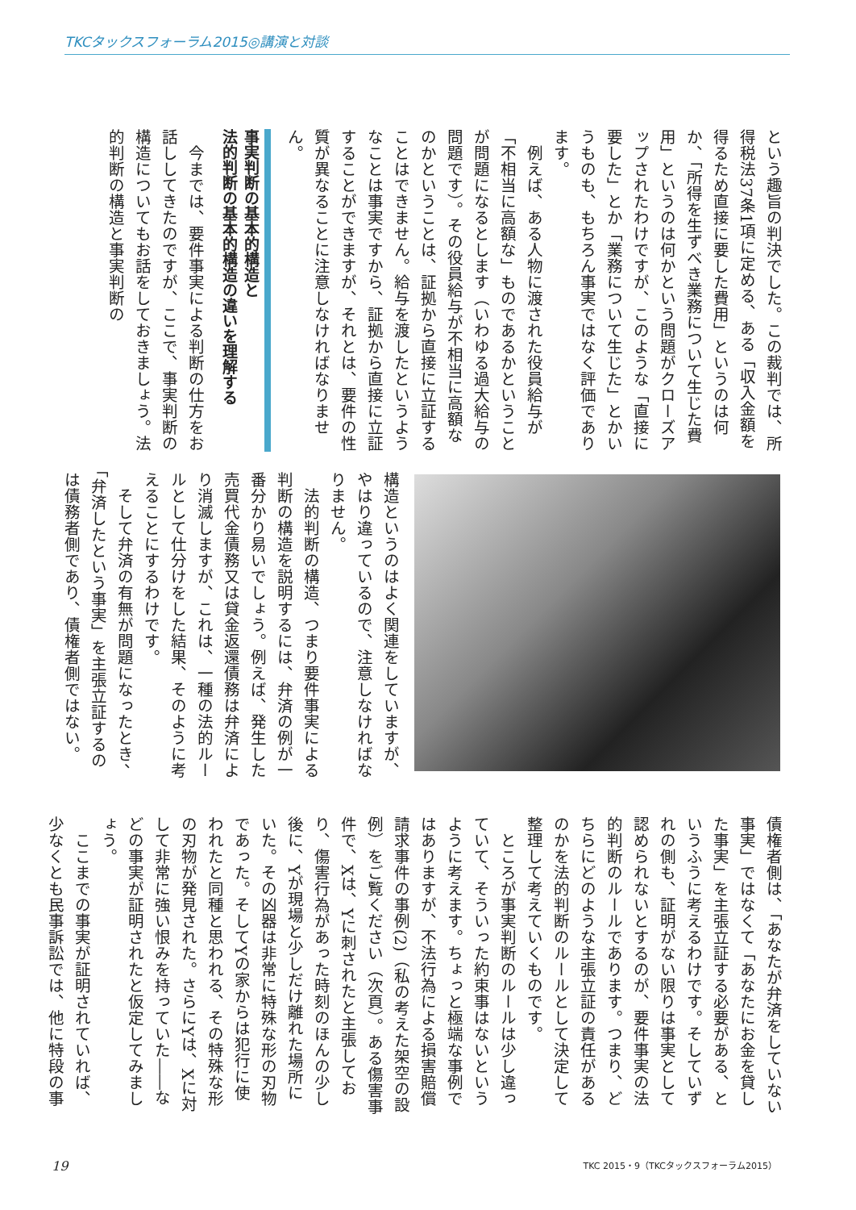TKCタックスフォーラム2015◎講演と対談
という趣旨の判決でした。この裁判では、所得税法37条1項に定める、ある「収入金額を得るため直接に要した費用」というのは何か、「所得を生ずべき業務について生じた費用」というのは何かという問題がクローズアップされたわけですが、このような「直接に要した」とか「業務について生じた」とかいうものも、もちろん事実ではなく評価であります。
例えば、ある人物に渡された役員給与が「不相当に高額な」ものであるかということが問題になるとします（いわゆる過大給与の問題です）。その役員給与が不相当に高額なのかということは、証拠から直接に立証することはできません。給与を渡したというようなことは事実ですから、証拠から直接に立証することができますが、それとは、要件の性質が異なることに注意しなければなりません。
事実判断の基本的構造と
法的判断の基本的構造の違いを理解する
今までは、要件事実による判断の仕方をお話ししてきたのですが、ここで、事実判断の構造についてもお話をしておきましょう。法的判断の構造と事実判断の
構造というのはよく関連をしていますが、やはり違っているので、注意しなければなりません。
法的判断の構造、つまり要件事実による判断の構造を説明するには、弁済の例が一番分かり易いでしょう。例えば、発生した売買代金債務又は貸金返還債務は弁済により消滅しますが、これは、一種の法的ルールとして仕分けをした結果、そのように考えることにするわけです。
そして弁済の有無が問題になったとき、「弁済したという事実」を主張立証するのは債務者側であり、債権者側ではない。
債権者側は、「あなたが弁済をしていない事実」ではなくて「あなたにお金を貸した事実」を主張立証する必要がある、というふうに考えるわけです。そしていずれの側も、証明がない限りは事実として認められないとするのが、要件事実の法的判断のルールであります。つまり、どちらにどのような主張立証の責任があるのかを法的判断のルールとして決定して整理して考えていくものです。
ところが事実判断のルールは少し違っていて、そういった約束事はないというように考えます。ちょっと極端な事例ではありますが、不法行為による損害賠償請求事件の事例(2)（私の考えた架空の設例）をご覧ください（次頁）。ある傷害事件で、Xは、Yに刺されたと主張しており、傷害行為があった時刻のほんの少し後に、Yが現場と少しだけ離れた場所にいた。その凶器は非常に特殊な形の刃物であった。そしてYの家からは犯行に使われたと同種と思われる、その特殊な形の刃物が発見された。さらにYは、Xに対して非常に強い恨みを持っていた――などの事実が証明されたと仮定してみましょう。
ここまでの事実が証明されていれば、少なくとも民事訴訟では、他に特段の事
19 TKC 2015・9（TKCタックスフォーラム2015）